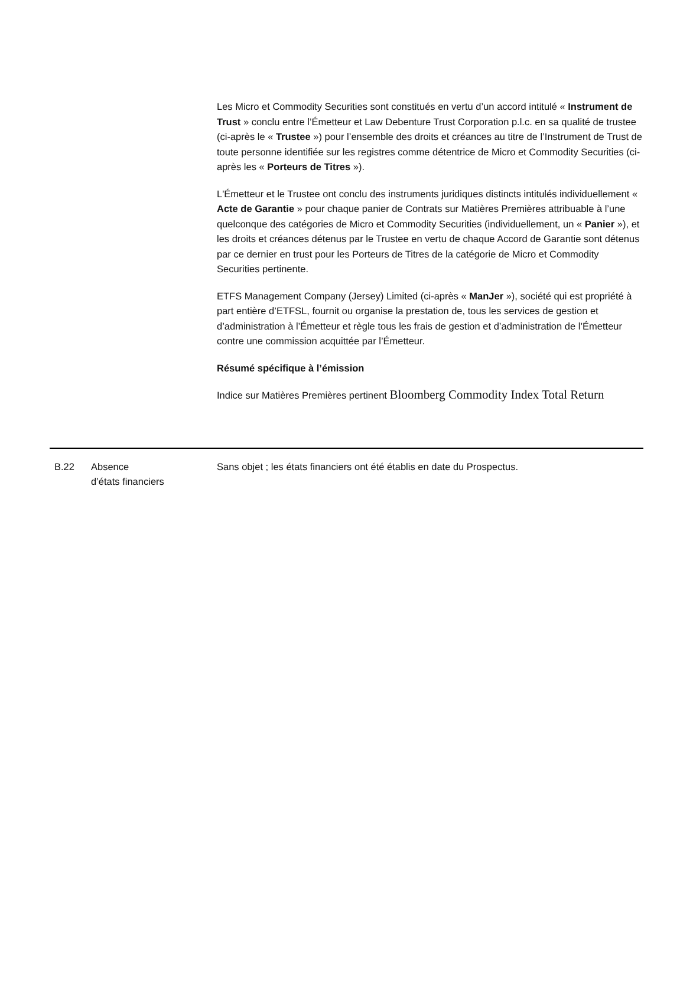Les Micro et Commodity Securities sont constitués en vertu d’un accord intitulé « Instrument de Trust » conclu entre l’Émetteur et Law Debenture Trust Corporation p.l.c. en sa qualité de trustee (ci-après le « Trustee ») pour l’ensemble des droits et créances au titre de l’Instrument de Trust de toute personne identifiée sur les registres comme détentrice de Micro et Commodity Securities (ci-après les « Porteurs de Titres »).
L'Émetteur et le Trustee ont conclu des instruments juridiques distincts intitulés individuellement « Acte de Garantie » pour chaque panier de Contrats sur Matières Premières attribuable à l’une quelconque des catégories de Micro et Commodity Securities (individuellement, un « Panier »), et les droits et créances détenus par le Trustee en vertu de chaque Accord de Garantie sont détenus par ce dernier en trust pour les Porteurs de Titres de la catégorie de Micro et Commodity Securities pertinente.
ETFS Management Company (Jersey) Limited (ci-après « ManJer »), société qui est propriété à part entière d’ETFSL, fournit ou organise la prestation de, tous les services de gestion et d’administration à l’Émetteur et règle tous les frais de gestion et d’administration de l’Émetteur contre une commission acquittée par l’Émetteur.
Résumé spécifique à l’émission
Indice sur Matières Premières pertinent Bloomberg Commodity Index Total Return
| B.22 | Absence d’états financiers | Sans objet ; les états financiers ont été établis en date du Prospectus. |